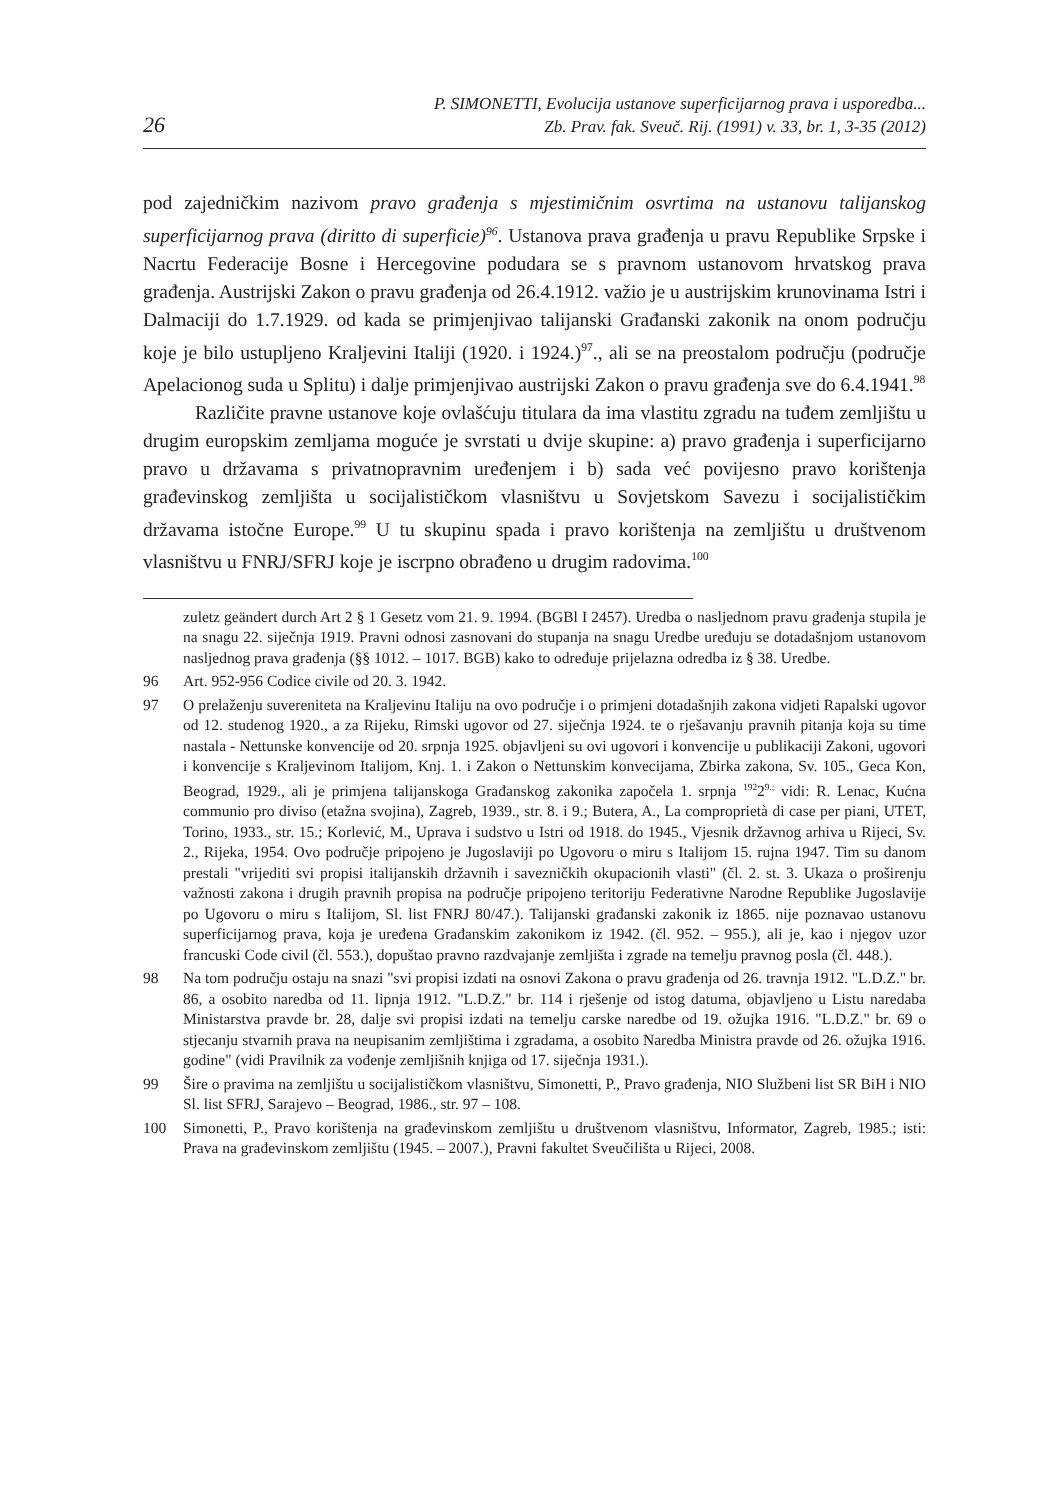26 P. SIMONETTI, Evolucija ustanove superficijarnog prava i usporedba...
Zb. Prav. fak. Sveuč. Rij. (1991) v. 33, br. 1, 3-35 (2012)
pod zajedničkim nazivom pravo građenja s mjestimičnim osvrtima na ustanovu talijanskog superficijarnog prava (diritto di superficie)<sup>96</sup>. Ustanova prava građenja u pravu Republike Srpske i Nacrtu Federacije Bosne i Hercegovine podudara se s pravnom ustanovom hrvatskog prava građenja. Austrijski Zakon o pravu građenja od 26.4.1912. važio je u austrijskim krunovinama Istri i Dalmaciji do 1.7.1929. od kada se primjenjivao talijanski Građanski zakonik na onom području koje je bilo ustupljeno Kraljevini Italiji (1920. i 1924.)<sup>97</sup>., ali se na preostalom području (područje Apelacionog suda u Splitu) i dalje primjenjivao austrijski Zakon o pravu građenja sve do 6.4.1941.<sup>98</sup>
Različite pravne ustanove koje ovlašćuju titulara da ima vlastitu zgradu na tuđem zemljištu u drugim europskim zemljama moguće je svrstati u dvije skupine: a) pravo građenja i superficijarno pravo u državama s privatnopravnim uređenjem i b) sada već povijesno pravo korištenja građevinskog zemljišta u socijalističkom vlasništvu u Sovjetskom Savezu i socijalističkim državama istočne Europe.<sup>99</sup> U tu skupinu spada i pravo korištenja na zemljištu u društvenom vlasništvu u FNRJ/SFRJ koje je iscrpno obrađeno u drugim radovima.<sup>100</sup>
zuletz geändert durch Art 2 § 1 Gesetz vom 21. 9. 1994. (BGBl I 2457). Uredba o nasljednom pravu građenja stupila je na snagu 22. siječnja 1919. Pravni odnosi zasnovani do stupanja na snagu Uredbe uređuju se dotadašnjom ustanovom nasljednog prava građenja (§§ 1012. – 1017. BGB) kako to određuje prijelazna odredba iz § 38. Uredbe.
96 Art. 952-956 Codice civile od 20. 3. 1942.
97 O prelaženju suvereniteta na Kraljevinu Italiju na ovo područje i o primjeni dotadašnjih zakona vidjeti Rapalski ugovor od 12. studenog 1920., a za Rijeku, Rimski ugovor od 27. siječnja 1924. te o rješavanju pravnih pitanja koja su time nastala - Nettunske konvencije od 20. srpnja 1925. objavljeni su ovi ugovori i konvencije u publikaciji Zakoni, ugovori i konvencije s Kraljevinom Italijom, Knj. 1. i Zakon o Nettunskim konvecijama, Zbirka zakona, Sv. 105., Geca Kon, Beograd, 1929., ali je primjena talijanskoga Građanskog zakonika započela 1. srpnja <sup>192</sup>2<sup>9.;</sup> vidi: R. Lenac, Kućna communio pro diviso (etažna svojina), Zagreb, 1939., str. 8. i 9.; Butera, A., La comproprietà di case per piani, UTET, Torino, 1933., str. 15.; Korlević, M., Uprava i sudstvo u Istri od 1918. do 1945., Vjesnik državnog arhiva u Rijeci, Sv. 2., Rijeka, 1954. Ovo područje pripojeno je Jugoslaviji po Ugovoru o miru s Italijom 15. rujna 1947. Tim su danom prestali "vrijediti svi propisi italijanskih državnih i savezničkih okupacionih vlasti" (čl. 2. st. 3. Ukaza o proširenju važnosti zakona i drugih pravnih propisa na područje pripojeno teritoriju Federativne Narodne Republike Jugoslavije po Ugovoru o miru s Italijom, Sl. list FNRJ 80/47.). Talijanski građanski zakonik iz 1865. nije poznavao ustanovu superficijarnog prava, koja je uređena Građanskim zakonikom iz 1942. (čl. 952. – 955.), ali je, kao i njegov uzor francuski Code civil (čl. 553.), dopuštao pravno razdvajanje zemljišta i zgrade na temelju pravnog posla (čl. 448.).
98 Na tom području ostaju na snazi "svi propisi izdati na osnovi Zakona o pravu građenja od 26. travnja 1912. "L.D.Z." br. 86, a osobito naredba od 11. lipnja 1912. "L.D.Z." br. 114 i rješenje od istog datuma, objavljeno u Listu naredaba Ministarstva pravde br. 28, dalje svi propisi izdati na temelju carske naredbe od 19. ožujka 1916. "L.D.Z." br. 69 o stjecanju stvarnih prava na neupisanim zemljištima i zgradama, a osobito Naredba Ministra pravde od 26. ožujka 1916. godine" (vidi Pravilnik za vođenje zemljišnih knjiga od 17. siječnja 1931.).
99 Šire o pravima na zemljištu u socijalističkom vlasništvu, Simonetti, P., Pravo građenja, NIO Službeni list SR BiH i NIO Sl. list SFRJ, Sarajevo – Beograd, 1986., str. 97 – 108.
100 Simonetti, P., Pravo korištenja na građevinskom zemljištu u društvenom vlasništvu, Informator, Zagreb, 1985.; isti: Prava na građevinskom zemljištu (1945. – 2007.), Pravni fakultet Sveučilišta u Rijeci, 2008.